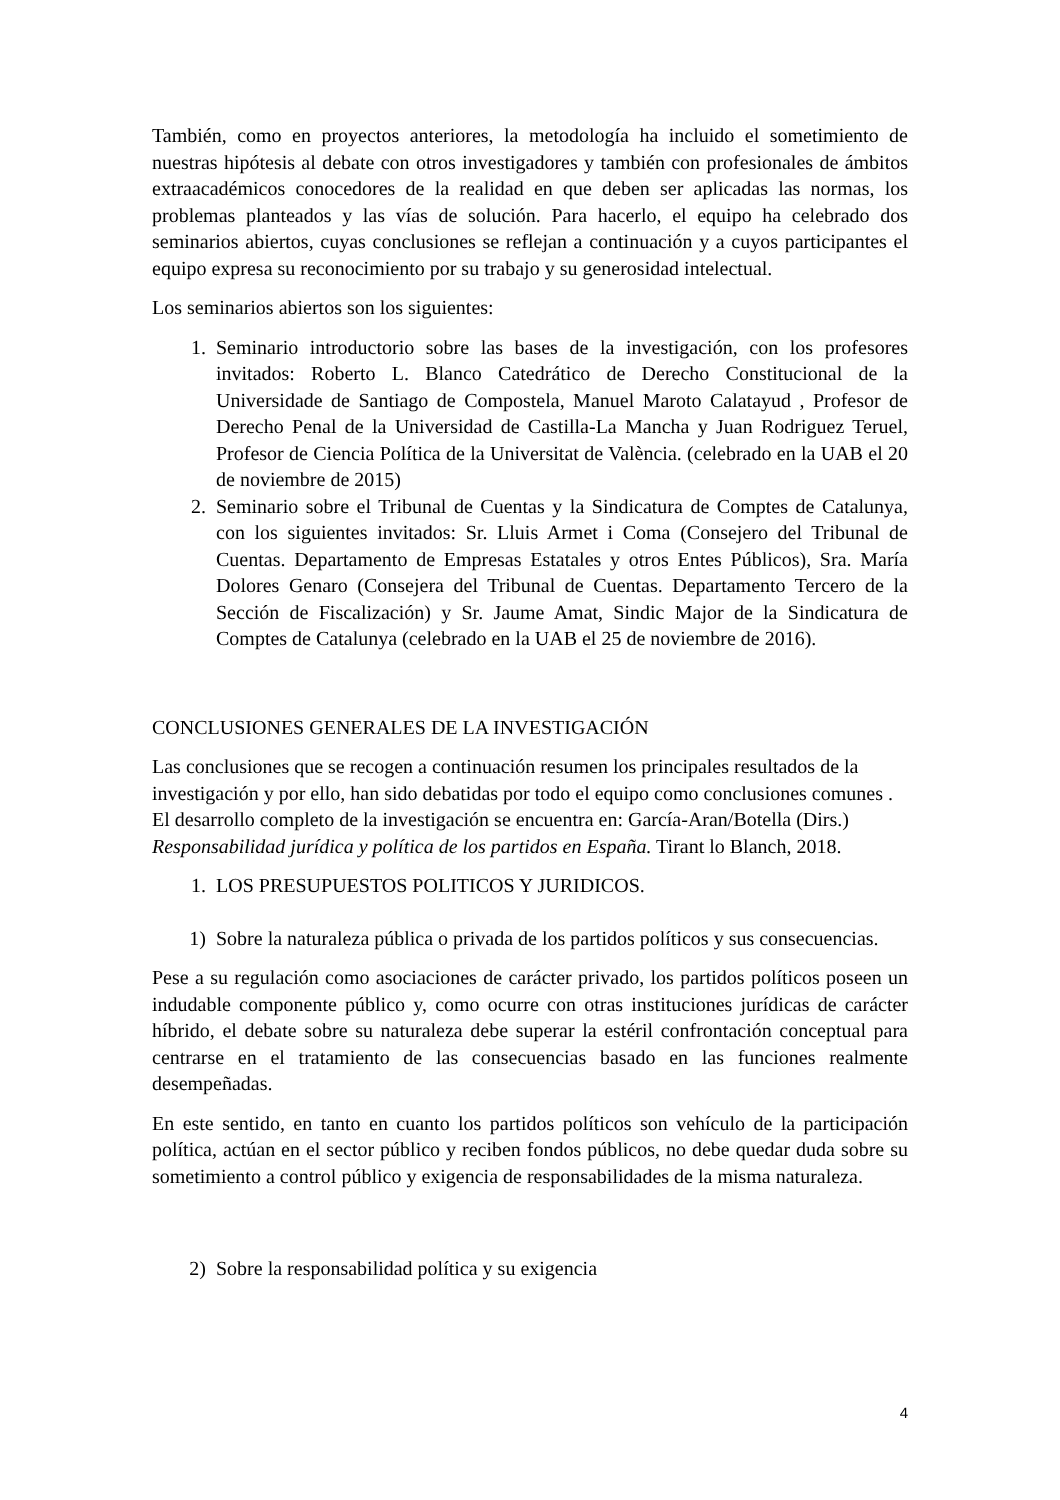También, como en proyectos anteriores, la metodología ha incluido el sometimiento de nuestras hipótesis al debate con otros investigadores y también con profesionales de ámbitos extraacadémicos conocedores de la realidad en que deben ser aplicadas las normas, los problemas planteados y las vías de solución. Para hacerlo, el equipo ha celebrado dos seminarios abiertos, cuyas conclusiones se reflejan a continuación y a cuyos participantes el equipo expresa su reconocimiento por su trabajo y su generosidad intelectual.
Los seminarios abiertos son los siguientes:
1. Seminario introductorio sobre las bases de la investigación, con los profesores invitados: Roberto L. Blanco Catedrático de Derecho Constitucional de la Universidade de Santiago de Compostela, Manuel Maroto Calatayud , Profesor de Derecho Penal de la Universidad de Castilla-La Mancha y Juan Rodriguez Teruel, Profesor de Ciencia Política de la Universitat de València. (celebrado en la UAB el 20 de noviembre de 2015)
2. Seminario sobre el Tribunal de Cuentas y la Sindicatura de Comptes de Catalunya, con los siguientes invitados: Sr. Lluis Armet i Coma (Consejero del Tribunal de Cuentas. Departamento de Empresas Estatales y otros Entes Públicos), Sra. María Dolores Genaro (Consejera del Tribunal de Cuentas. Departamento Tercero de la Sección de Fiscalización) y Sr. Jaume Amat, Sindic Major de la Sindicatura de Comptes de Catalunya (celebrado en la UAB el 25 de noviembre de 2016).
CONCLUSIONES GENERALES DE LA INVESTIGACIÓN
Las conclusiones que se recogen a continuación resumen los principales resultados de la investigación y por ello, han sido debatidas por todo el equipo como conclusiones comunes . El desarrollo completo de la investigación se encuentra en: García-Aran/Botella (Dirs.) Responsabilidad jurídica y política de los partidos en España. Tirant lo Blanch, 2018.
1. LOS PRESUPUESTOS POLITICOS Y JURIDICOS.
1) Sobre la naturaleza pública o privada de los partidos políticos y sus consecuencias.
Pese a su regulación como asociaciones de carácter privado, los partidos políticos poseen un indudable componente público y, como ocurre con otras instituciones jurídicas de carácter híbrido, el debate sobre su naturaleza debe superar la estéril confrontación conceptual para centrarse en el tratamiento de las consecuencias basado en las funciones realmente desempeñadas.
En este sentido, en tanto en cuanto los partidos políticos son vehículo de la participación política, actúan en el sector público y reciben fondos públicos, no debe quedar duda sobre su sometimiento a control público y exigencia de responsabilidades de la misma naturaleza.
2) Sobre la responsabilidad política y su exigencia
4